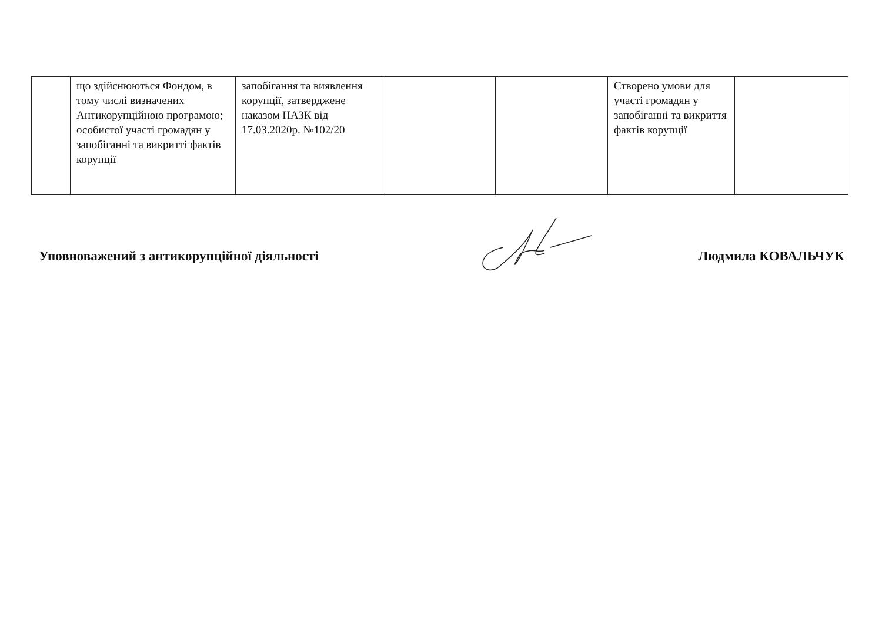| | що здійснюються Фондом, в тому числі визначених Антикорупційною програмою; особистої участі громадян у запобіганні та викритті фактів корупції | запобігання та виявлення корупції, затверджене наказом НАЗК від 17.03.2020р. №102/20 | | | Створено умови для участі громадян у запобіганні та викриття фактів корупції | |
Уповноважений з антикорупційної діяльності Людмила КОВАЛЬЧУК